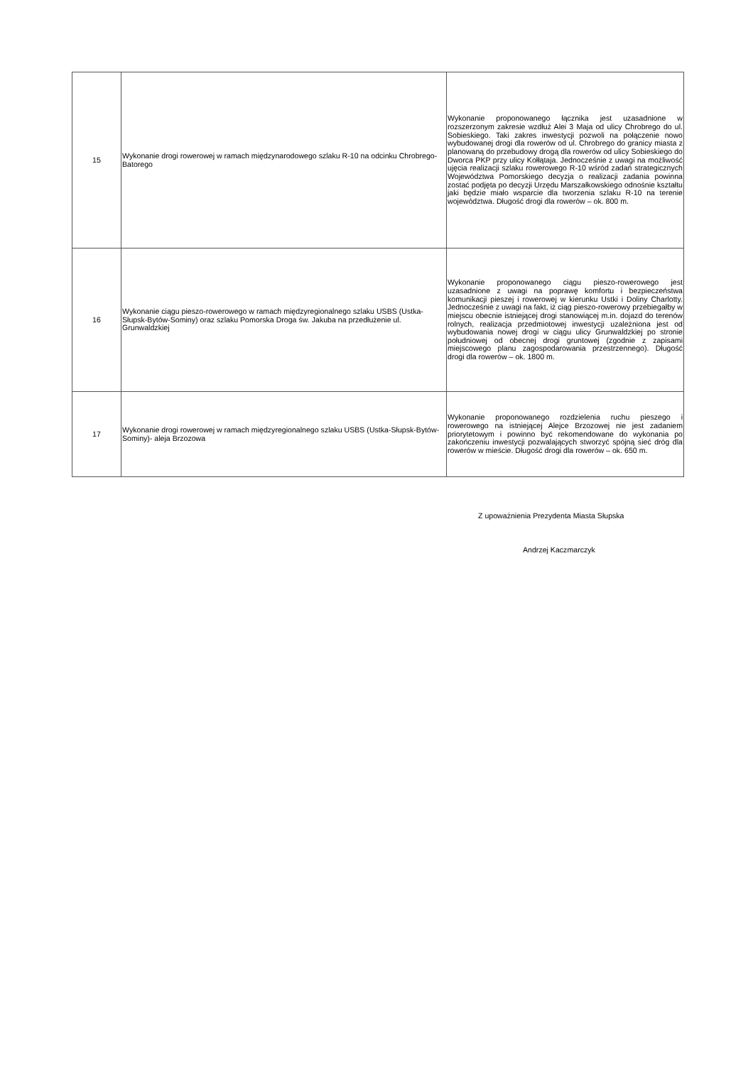| 15 | Wykonanie drogi rowerowej w ramach międzynarodowego szlaku R-10 na odcinku Chrobrego-Batorego | Wykonanie proponowanego łącznika jest uzasadnione w rozszerzonym zakresie wzdłuż Alei 3 Maja od ulicy Chrobrego do ul. Sobieskiego. Taki zakres inwestycji pozwoli na połączenie nowo wybudowanej drogi dla rowerów od ul. Chrobrego do granicy miasta z planowaną do przebudowy drogą dla rowerów od ulicy Sobieskiego do Dworca PKP przy ulicy Kołłątaja. Jednocześnie z uwagi na możliwość ujęcia realizacji szlaku rowerowego R-10 wśród zadań strategicznych Województwa Pomorskiego decyzja o realizacji zadania powinna zostać podjęta po decyzji Urzędu Marszałkowskiego odnośnie kształtu jaki będzie miało wsparcie dla tworzenia szlaku R-10 na terenie województwa. Długość drogi dla rowerów – ok. 800 m. |
| 16 | Wykonanie ciągu pieszo-rowerowego w ramach międzyregionalnego szlaku USBS (Ustka-Słupsk-Bytów-Sominy) oraz szlaku Pomorska Droga św. Jakuba na przedłużenie ul. Grunwaldzkiej | Wykonanie proponowanego ciągu pieszo-rowerowego jest uzasadnione z uwagi na poprawę komfortu i bezpieczeństwa komunikacji pieszej i rowerowej w kierunku Ustki i Doliny Charlotty. Jednocześnie z uwagi na fakt, iż ciąg pieszo-rowerowy przebiegałby w miejscu obecnie istniejącej drogi stanowiącej m.in. dojazd do terenów rolnych, realizacja przedmiotowej inwestycji uzależniona jest od wybudowania nowej drogi w ciągu ulicy Grunwaldzkiej po stronie południowej od obecnej drogi gruntowej (zgodnie z zapisami miejscowego planu zagospodarowania przestrzennego). Długość drogi dla rowerów – ok. 1800 m. |
| 17 | Wykonanie drogi rowerowej w ramach międzyregionalnego szlaku USBS (Ustka-Słupsk-Bytów-Sominy)- aleja Brzozowa | Wykonanie proponowanego rozdzielenia ruchu pieszego i rowerowego na istniejącej Alejce Brzozowej nie jest zadaniem priorytetowym i powinno być rekomendowane do wykonania po zakończeniu inwestycji pozwalających stworzyć spójną sieć dróg dla rowerów w mieście. Długość drogi dla rowerów – ok. 650 m. |
Z upoważnienia Prezydenta Miasta Słupska
Andrzej Kaczmarczyk